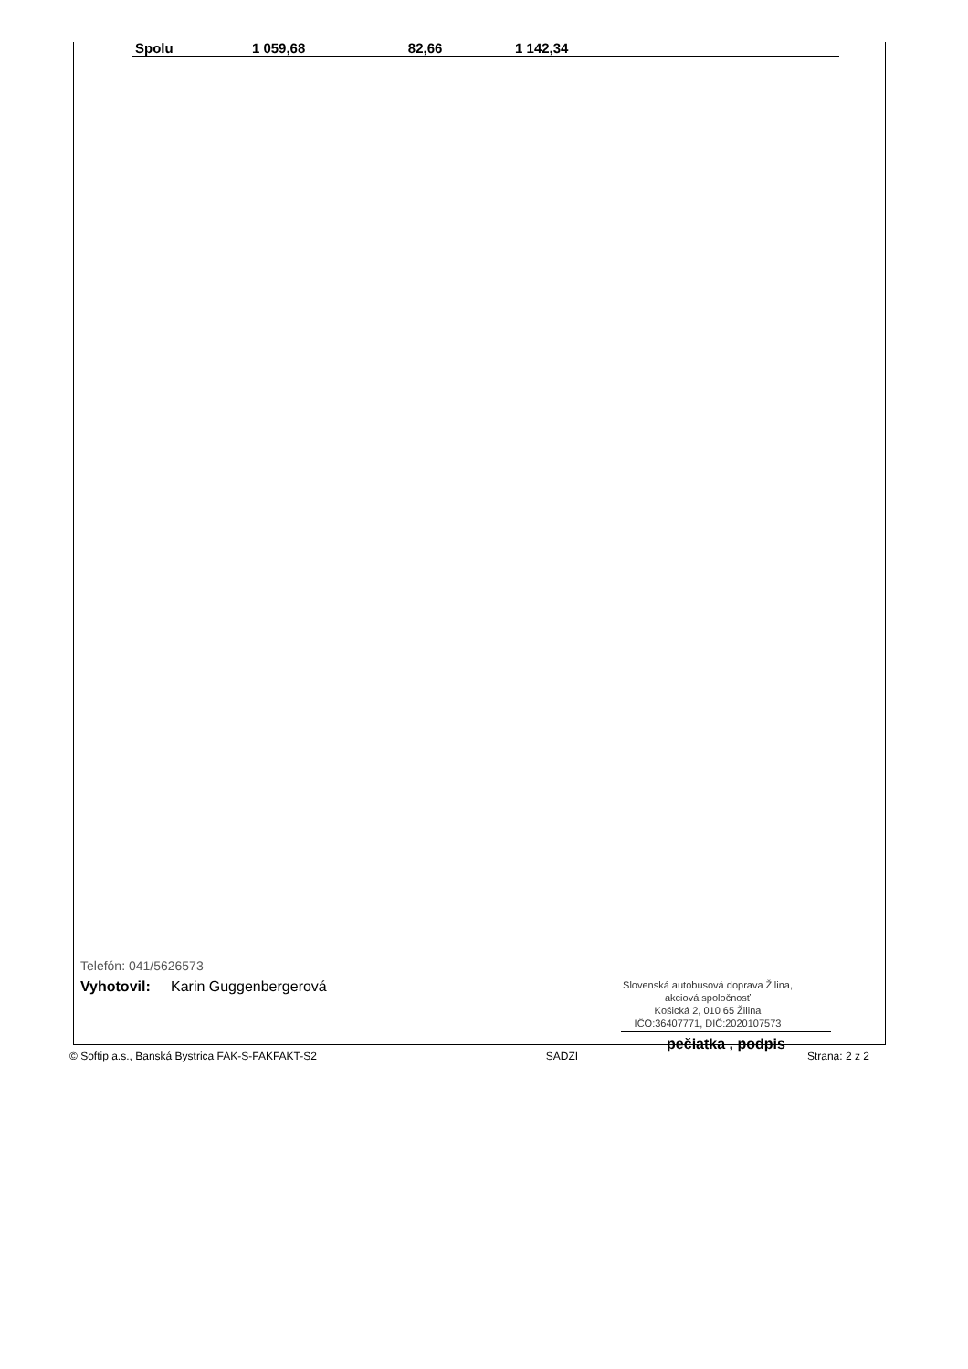| Spolu | 1 059,68 | 82,66 | 1 142,34 | |
Telefón: 041/5626573
Vyhotovil: Karin Guggenbergerová
Slovenská autobusová doprava Žilina,
akciová spoločnosť
Košická 2, 010 65 Žilina
IČO:36407771, DIČ:2020107573
pečiatka , podpis
© Softip a.s., Banská Bystrica FAK-S-FAKFAKT-S2 SADZI Strana: 2 z 2